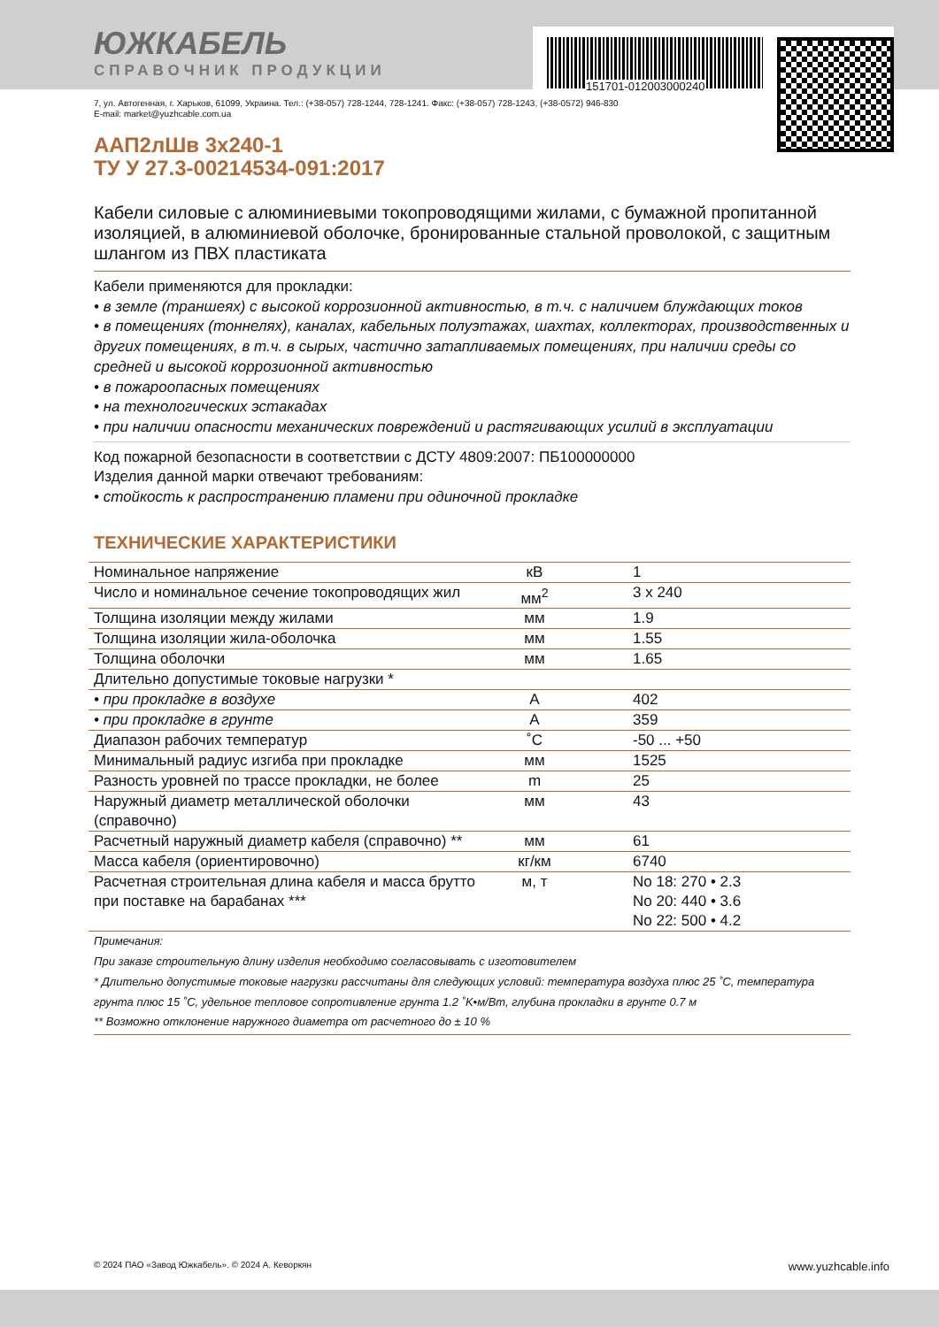151701-012003000240
ЮЖКАБЕЛЬ
СПРАВОЧНИК ПРОДУКЦИИ
7, ул. Автогенная, г. Харьков, 61099, Украина. Тел.: (+38-057) 728-1244, 728-1241. Факс: (+38-057) 728-1243, (+38-0572) 946-830
E-mail: market@yuzhcable.com.ua
ААП2лШв 3х240-1
ТУ У 27.3-00214534-091:2017
Кабели силовые с алюминиевыми токопроводящими жилами, с бумажной пропитанной изоляцией, в алюминиевой оболочке, бронированные стальной проволокой, с защитным шлангом из ПВХ пластиката
Кабели применяются для прокладки:
• в земле (траншеях) с высокой коррозионной активностью, в т.ч. с наличием блуждающих токов
• в помещениях (тоннелях), каналах, кабельных полуэтажах, шахтах, коллекторах, производственных и других помещениях, в т.ч. в сырых, частично затапливаемых помещениях, при наличии среды со средней и высокой коррозионной активностью
• в пожароопасных помещениях
• на технологических эстакадах
• при наличии опасности механических повреждений и растягивающих усилий в эксплуатации
Код пожарной безопасности в соответствии с ДСТУ 4809:2007: ПБ100000000
Изделия данной марки отвечают требованиям:
• стойкость к распространению пламени при одиночной прокладке
ТЕХНИЧЕСКИЕ ХАРАКТЕРИСТИКИ
| Номинальное напряжение | кВ | 1 |
| Число и номинальное сечение токопроводящих жил | мм<sup>2</sup> | 3 x 240 |
| Толщина изоляции между жилами | мм | 1.9 |
| Толщина изоляции жила-оболочка | мм | 1.55 |
| Толщина оболочки | мм | 1.65 |
| Длительно допустимые токовые нагрузки * | | |
| • при прокладке в воздухе | А | 402 |
| • при прокладке в грунте | А | 359 |
| Диапазон рабочих температур | ˚C | -50 ... +50 |
| Минимальный радиус изгиба при прокладке | мм | 1525 |
| Разность уровней по трассе прокладки, не более | m | 25 |
| Наружный диаметр металлической оболочки (справочно) | мм | 43 |
| Расчетный наружный диаметр кабеля (справочно) ** | мм | 61 |
| Масса кабеля (ориентировочно) | кг/км | 6740 |
| Расчетная строительная длина кабеля и масса брутто при поставке на барабанах *** | м, т | No 18: 270 • 2.3 No 20: 440 • 3.6 No 22: 500 • 4.2 |
Примечания:
При заказе строительную длину изделия необходимо согласовывать с изготовителем
* Длительно допустимые токовые нагрузки рассчитаны для следующих условий: температура воздуха плюс 25 ˚C, температура грунта плюс 15 ˚C, удельное тепловое сопротивление грунта 1.2 ˚K•м/Вт, глубина прокладки в грунте 0.7 м
** Возможно отклонение наружного диаметра от расчетного до ± 10 %
© 2024 ПАО «Завод Южкабель». © 2024 А. Кеворкян www.yuzhcable.info